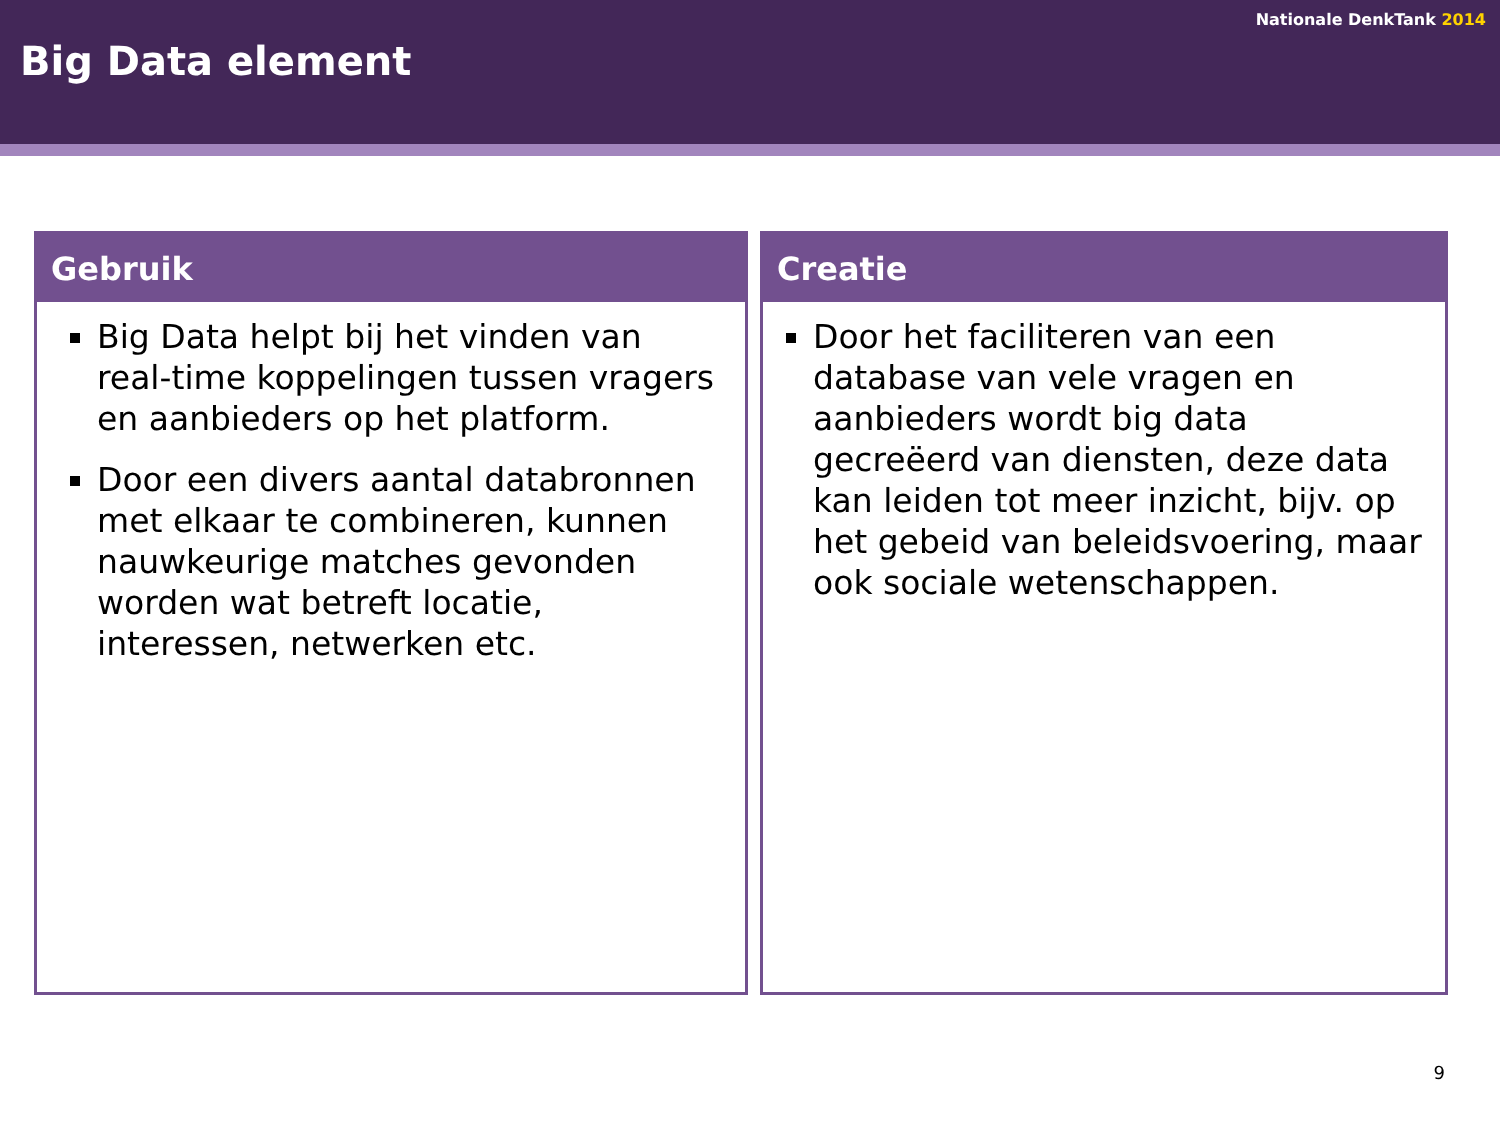Nationale DenkTank 2014
Big Data element
Gebruik
Big Data helpt bij het vinden van real-time koppelingen tussen vragers en aanbieders op het platform.
Door een divers aantal databronnen met elkaar te combineren, kunnen nauwkeurige matches gevonden worden wat betreft locatie, interessen, netwerken etc.
Creatie
Door het faciliteren van een database van vele vragen en aanbieders wordt big data gecreëerd van diensten, deze data kan leiden tot meer inzicht, bijv. op het gebeid van beleidsvoering, maar ook sociale wetenschappen.
9